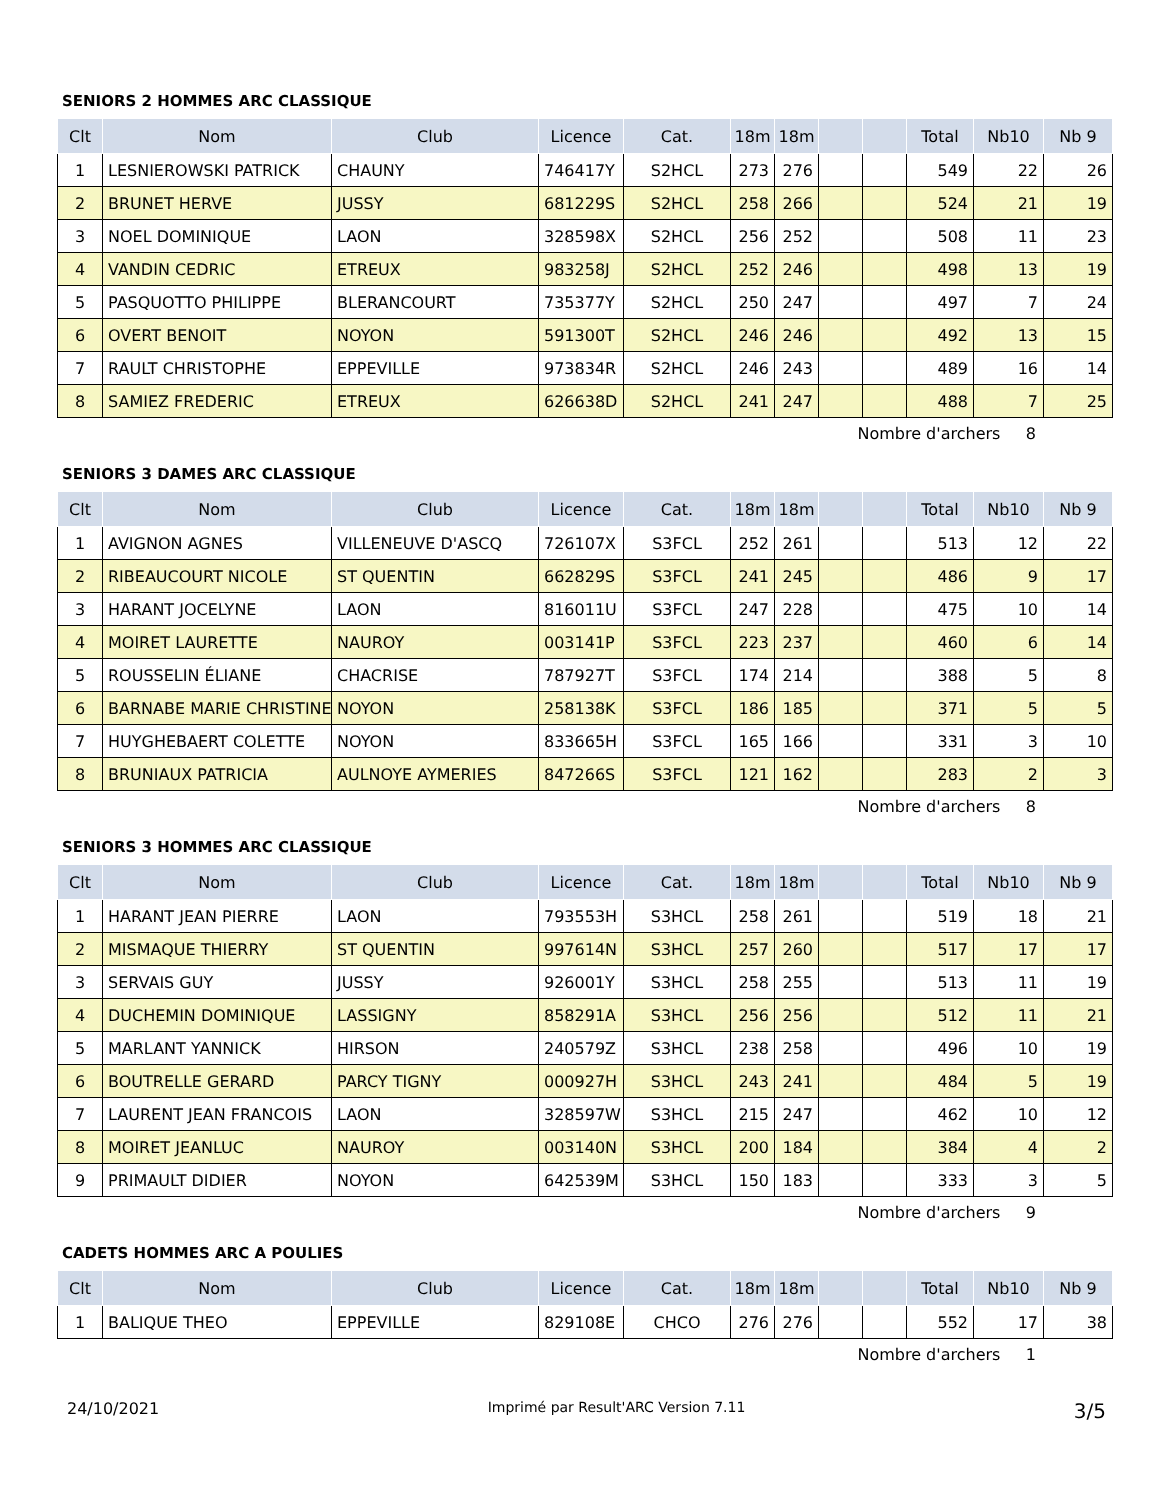SENIORS 2 HOMMES ARC CLASSIQUE
| Clt | Nom | Club | Licence | Cat. | 18m | 18m | | | Total | Nb10 | Nb 9 |
| --- | --- | --- | --- | --- | --- | --- | --- | --- | --- | --- | --- |
| 1 | LESNIEROWSKI PATRICK | CHAUNY | 746417Y | S2HCL | 273 | 276 | | | 549 | 22 | 26 |
| 2 | BRUNET HERVE | JUSSY | 681229S | S2HCL | 258 | 266 | | | 524 | 21 | 19 |
| 3 | NOEL DOMINIQUE | LAON | 328598X | S2HCL | 256 | 252 | | | 508 | 11 | 23 |
| 4 | VANDIN CEDRIC | ETREUX | 983258J | S2HCL | 252 | 246 | | | 498 | 13 | 19 |
| 5 | PASQUOTTO PHILIPPE | BLERANCOURT | 735377Y | S2HCL | 250 | 247 | | | 497 | 7 | 24 |
| 6 | OVERT BENOIT | NOYON | 591300T | S2HCL | 246 | 246 | | | 492 | 13 | 15 |
| 7 | RAULT CHRISTOPHE | EPPEVILLE | 973834R | S2HCL | 246 | 243 | | | 489 | 16 | 14 |
| 8 | SAMIEZ FREDERIC | ETREUX | 626638D | S2HCL | 241 | 247 | | | 488 | 7 | 25 |
Nombre d'archers 8
SENIORS 3 DAMES ARC CLASSIQUE
| Clt | Nom | Club | Licence | Cat. | 18m | 18m | | | Total | Nb10 | Nb 9 |
| --- | --- | --- | --- | --- | --- | --- | --- | --- | --- | --- | --- |
| 1 | AVIGNON AGNES | VILLENEUVE D'ASCQ | 726107X | S3FCL | 252 | 261 | | | 513 | 12 | 22 |
| 2 | RIBEAUCOURT NICOLE | ST QUENTIN | 662829S | S3FCL | 241 | 245 | | | 486 | 9 | 17 |
| 3 | HARANT JOCELYNE | LAON | 816011U | S3FCL | 247 | 228 | | | 475 | 10 | 14 |
| 4 | MOIRET LAURETTE | NAUROY | 003141P | S3FCL | 223 | 237 | | | 460 | 6 | 14 |
| 5 | ROUSSELIN ÉLIANE | CHACRISE | 787927T | S3FCL | 174 | 214 | | | 388 | 5 | 8 |
| 6 | BARNABE MARIE CHRISTINE | NOYON | 258138K | S3FCL | 186 | 185 | | | 371 | 5 | 5 |
| 7 | HUYGHEBAERT COLETTE | NOYON | 833665H | S3FCL | 165 | 166 | | | 331 | 3 | 10 |
| 8 | BRUNIAUX PATRICIA | AULNOYE AYMERIES | 847266S | S3FCL | 121 | 162 | | | 283 | 2 | 3 |
Nombre d'archers 8
SENIORS 3 HOMMES ARC CLASSIQUE
| Clt | Nom | Club | Licence | Cat. | 18m | 18m | | | Total | Nb10 | Nb 9 |
| --- | --- | --- | --- | --- | --- | --- | --- | --- | --- | --- | --- |
| 1 | HARANT JEAN PIERRE | LAON | 793553H | S3HCL | 258 | 261 | | | 519 | 18 | 21 |
| 2 | MISMAQUE THIERRY | ST QUENTIN | 997614N | S3HCL | 257 | 260 | | | 517 | 17 | 17 |
| 3 | SERVAIS GUY | JUSSY | 926001Y | S3HCL | 258 | 255 | | | 513 | 11 | 19 |
| 4 | DUCHEMIN DOMINIQUE | LASSIGNY | 858291A | S3HCL | 256 | 256 | | | 512 | 11 | 21 |
| 5 | MARLANT YANNICK | HIRSON | 240579Z | S3HCL | 238 | 258 | | | 496 | 10 | 19 |
| 6 | BOUTRELLE GERARD | PARCY TIGNY | 000927H | S3HCL | 243 | 241 | | | 484 | 5 | 19 |
| 7 | LAURENT JEAN FRANCOIS | LAON | 328597W | S3HCL | 215 | 247 | | | 462 | 10 | 12 |
| 8 | MOIRET JEANLUC | NAUROY | 003140N | S3HCL | 200 | 184 | | | 384 | 4 | 2 |
| 9 | PRIMAULT DIDIER | NOYON | 642539M | S3HCL | 150 | 183 | | | 333 | 3 | 5 |
Nombre d'archers 9
CADETS HOMMES ARC A POULIES
| Clt | Nom | Club | Licence | Cat. | 18m | 18m | | | Total | Nb10 | Nb 9 |
| --- | --- | --- | --- | --- | --- | --- | --- | --- | --- | --- | --- |
| 1 | BALIQUE THEO | EPPEVILLE | 829108E | CHCO | 276 | 276 | | | 552 | 17 | 38 |
Nombre d'archers 1
24/10/2021 Imprimé par Result'ARC Version 7.11 3/5